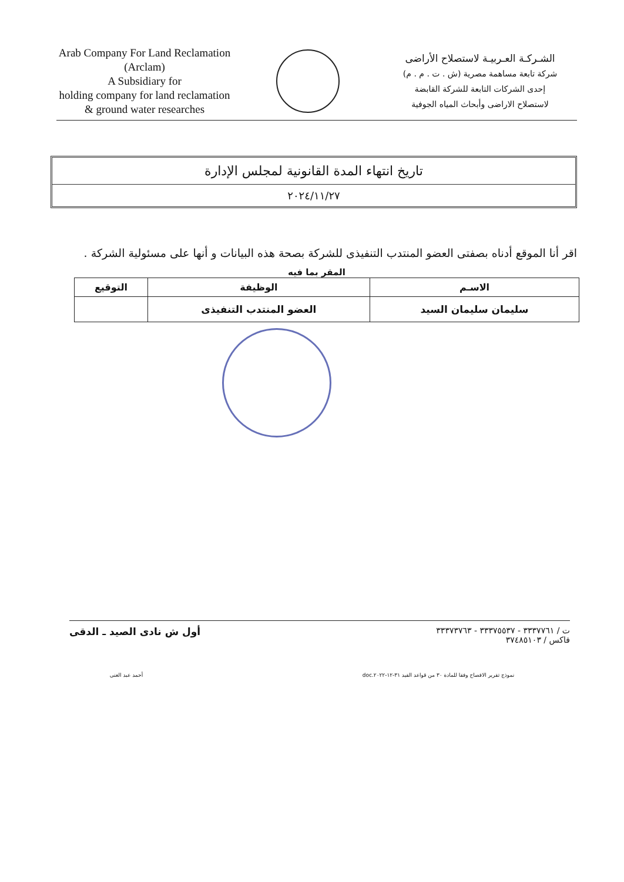Arab Company For Land Reclamation
(Arclam)
A Subsidiary for
holding company for land reclamation
& ground water researches
الشـركـة العـربيـة لاستصلاح الأراضى
شركة تابعة مساهمة مصرية (ش . ت . م . م)
إحدى الشركات التابعة للشركة القابضة
لاستصلاح الاراضى وأبحاث المياه الجوفية
تاريخ انتهاء المدة القانونية لمجلس الإدارة
٢٠٢٤/١١/٢٧
اقر أنا الموقع أدناه بصفتى العضو المنتدب التنفيذى للشركة بصحة هذه البيانات و أنها على مسئولية الشركة .
المقر بما فيه
| الاسـم | الوظيفة | التوقيع |
| --- | --- | --- |
| سليمان سليمان السيد | العضو المنتدب التنفيذى | |
ت / ٣٣٣٧٧٦١ - ٣٣٣٧٥٥٣٧ - ٣٣٣٧٣٧٦٣
فاكس / ٣٧٤٨٥١٠٣
أول ش نادى الصيد ـ الدقى
نموذج تقرير الافصاح وفقا للمادة ٣٠ من قواعد القيد ٣١-١٢-٢٠٢٢.doc أحمد عبد الغنى